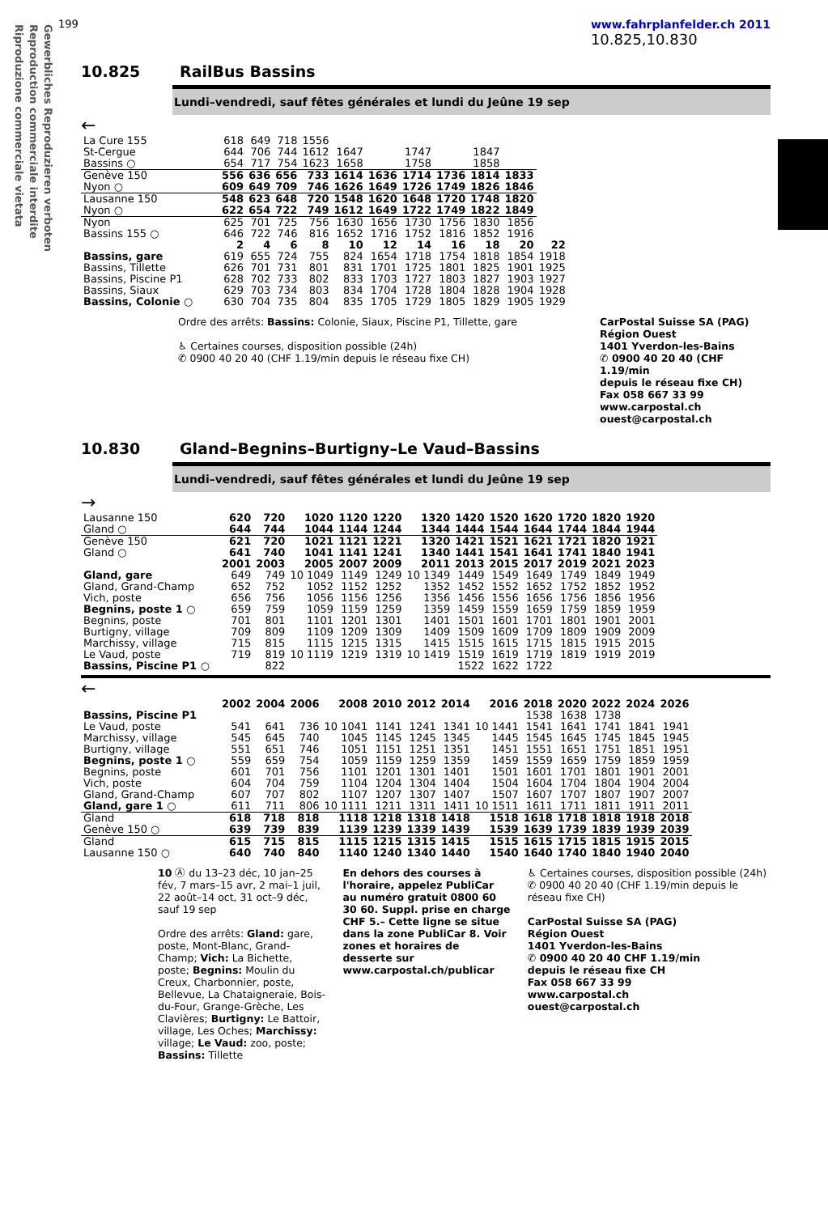Gewerbliches Reproduzieren verboten
Reproduction commerciale interdite
Riproduzione commerciale vietata
199 www.fahrplanfelder.ch 2011
10.825,10.830
10.825 RailBus Bassins
Lundi–vendredi, sauf fêtes générales et lundi du Jeûne 19 sep
←
| La Cure 155 | 618 | 649 | 718 | 1556 | | | | | | | |
| St-Cergue | 644 | 706 | 744 | 1612 | 1647 | | 1747 | | 1847 | | |
| Bassins ○ | 654 | 717 | 754 | 1623 | 1658 | | 1758 | | 1858 | | |
| Genève 150 | 556 | 636 | 656 | 733 | 1614 | 1636 | 1714 | 1736 | 1814 | 1833 | |
| Nyon ○ | 609 | 649 | 709 | 746 | 1626 | 1649 | 1726 | 1749 | 1826 | 1846 | |
| Lausanne 150 | 548 | 623 | 648 | 720 | 1548 | 1620 | 1648 | 1720 | 1748 | 1820 | |
| Nyon ○ | 622 | 654 | 722 | 749 | 1612 | 1649 | 1722 | 1749 | 1822 | 1849 | |
| Nyon | 625 | 701 | 725 | 756 | 1630 | 1656 | 1730 | 1756 | 1830 | 1856 | |
| Bassins 155 ○ | 646 | 722 | 746 | 816 | 1652 | 1716 | 1752 | 1816 | 1852 | 1916 | |
| | 2 | 4 | 6 | 8 | 10 | 12 | 14 | 16 | 18 | 20 | 22 |
| Bassins, gare | 619 | 655 | 724 | 755 | 824 | 1654 | 1718 | 1754 | 1818 | 1854 | 1918 |
| Bassins, Tillette | 626 | 701 | 731 | 801 | 831 | 1701 | 1725 | 1801 | 1825 | 1901 | 1925 |
| Bassins, Piscine P1 | 628 | 702 | 733 | 802 | 833 | 1703 | 1727 | 1803 | 1827 | 1903 | 1927 |
| Bassins, Siaux | 629 | 703 | 734 | 803 | 834 | 1704 | 1728 | 1804 | 1828 | 1904 | 1928 |
| Bassins, Colonie ○ | 630 | 704 | 735 | 804 | 835 | 1705 | 1729 | 1805 | 1829 | 1905 | 1929 |
Ordre des arrêts: Bassins: Colonie, Siaux, Piscine P1, Tillette, gare
♿ Certaines courses, disposition possible (24h)
✆ 0900 40 20 40 (CHF 1.19/min depuis le réseau fixe CH)
CarPostal Suisse SA (PAG)
Région Ouest
1401 Yverdon-les-Bains
✆ 0900 40 20 40 (CHF 1.19/min
depuis le réseau fixe CH)
Fax 058 667 33 99
www.carpostal.ch
ouest@carpostal.ch
10.830 Gland–Begnins–Burtigny–Le Vaud–Bassins
Lundi–vendredi, sauf fêtes générales et lundi du Jeûne 19 sep
→
| Lausanne 150 | 620 | 720 | 1020 | 1120 | 1220 | 1320 | 1420 | 1520 | 1620 | 1720 | 1820 | 1920 |
| Gland ○ | 644 | 744 | 1044 | 1144 | 1244 | 1344 | 1444 | 1544 | 1644 | 1744 | 1844 | 1944 |
| Genève 150 | 621 | 720 | 1021 | 1121 | 1221 | 1320 | 1421 | 1521 | 1621 | 1721 | 1820 | 1921 |
| Gland ○ | 641 | 740 | 1041 | 1141 | 1241 | 1340 | 1441 | 1541 | 1641 | 1741 | 1840 | 1941 |
| | 2001 | 2003 | 2005 | 2007 | 2009 | 2011 | 2013 | 2015 | 2017 | 2019 | 2021 | 2023 |
| Gland, gare | 649 | 749 | 10 1049 | 1149 | 1249 | 10 1349 | 1449 | 1549 | 1649 | 1749 | 1849 | 1949 |
| Gland, Grand-Champ | 652 | 752 | 1052 | 1152 | 1252 | 1352 | 1452 | 1552 | 1652 | 1752 | 1852 | 1952 |
| Vich, poste | 656 | 756 | 1056 | 1156 | 1256 | 1356 | 1456 | 1556 | 1656 | 1756 | 1856 | 1956 |
| Begnins, poste 1 ○ | 659 | 759 | 1059 | 1159 | 1259 | 1359 | 1459 | 1559 | 1659 | 1759 | 1859 | 1959 |
| Begnins, poste | 701 | 801 | 1101 | 1201 | 1301 | 1401 | 1501 | 1601 | 1701 | 1801 | 1901 | 2001 |
| Burtigny, village | 709 | 809 | 1109 | 1209 | 1309 | 1409 | 1509 | 1609 | 1709 | 1809 | 1909 | 2009 |
| Marchissy, village | 715 | 815 | 1115 | 1215 | 1315 | 1415 | 1515 | 1615 | 1715 | 1815 | 1915 | 2015 |
| Le Vaud, poste | 719 | 819 | 10 1119 | 1219 | 1319 | 10 1419 | 1519 | 1619 | 1719 | 1819 | 1919 | 2019 |
| Bassins, Piscine P1 ○ | | 822 | | | | | 1522 | 1622 | 1722 | | | |
←
| | 2002 | 2004 | 2006 | 2008 | 2010 | 2012 | 2014 | 2016 | 2018 | 2020 | 2022 | 2024 | 2026 |
| --- | --- | --- | --- | --- | --- | --- | --- | --- | --- | --- | --- | --- | --- |
| Bassins, Piscine P1 | | | | | | | | | 1538 | 1638 | 1738 | | |
| Le Vaud, poste | 541 | 641 | 736 | 10 1041 | 1141 | 1241 | 1341 | 10 1441 | 1541 | 1641 | 1741 | 1841 | 1941 |
| Marchissy, village | 545 | 645 | 740 | 1045 | 1145 | 1245 | 1345 | 1445 | 1545 | 1645 | 1745 | 1845 | 1945 |
| Burtigny, village | 551 | 651 | 746 | 1051 | 1151 | 1251 | 1351 | 1451 | 1551 | 1651 | 1751 | 1851 | 1951 |
| Begnins, poste 1 ○ | 559 | 659 | 754 | 1059 | 1159 | 1259 | 1359 | 1459 | 1559 | 1659 | 1759 | 1859 | 1959 |
| Begnins, poste | 601 | 701 | 756 | 1101 | 1201 | 1301 | 1401 | 1501 | 1601 | 1701 | 1801 | 1901 | 2001 |
| Vich, poste | 604 | 704 | 759 | 1104 | 1204 | 1304 | 1404 | 1504 | 1604 | 1704 | 1804 | 1904 | 2004 |
| Gland, Grand-Champ | 607 | 707 | 802 | 1107 | 1207 | 1307 | 1407 | 1507 | 1607 | 1707 | 1807 | 1907 | 2007 |
| Gland, gare 1 ○ | 611 | 711 | 806 | 10 1111 | 1211 | 1311 | 1411 | 10 1511 | 1611 | 1711 | 1811 | 1911 | 2011 |
| Gland | 618 | 718 | 818 | 1118 | 1218 | 1318 | 1418 | 1518 | 1618 | 1718 | 1818 | 1918 | 2018 |
| Genève 150 ○ | 639 | 739 | 839 | 1139 | 1239 | 1339 | 1439 | 1539 | 1639 | 1739 | 1839 | 1939 | 2039 |
| Gland | 615 | 715 | 815 | 1115 | 1215 | 1315 | 1415 | 1515 | 1615 | 1715 | 1815 | 1915 | 2015 |
| Lausanne 150 ○ | 640 | 740 | 840 | 1140 | 1240 | 1340 | 1440 | 1540 | 1640 | 1740 | 1840 | 1940 | 2040 |
10 Ⓐ du 13–23 déc, 10 jan–25 fév, 7 mars–15 avr, 2 mai–1 juil, 22 août–14 oct, 31 oct–9 déc, sauf 19 sep
Ordre des arrêts: Gland: gare, poste, Mont-Blanc, Grand-Champ; Vich: La Bichette, poste; Begnins: Moulin du Creux, Charbonnier, poste, Bellevue, La Chataigneraie, Bois-du-Four, Grange-Grèche, Les Clavières; Burtigny: Le Battoir, village, Les Oches; Marchissy: village; Le Vaud: zoo, poste; Bassins: Tillette
En dehors des courses à l'horaire, appelez PubliCar au numéro gratuit 0800 60 30 60. Suppl. prise en charge CHF 5.– Cette ligne se situe dans la zone PubliCar 8. Voir zones et horaires de desserte sur www.carpostal.ch/publicar
♿ Certaines courses, disposition possible (24h)
✆ 0900 40 20 40 (CHF 1.19/min depuis le réseau fixe CH)
CarPostal Suisse SA (PAG)
Région Ouest
1401 Yverdon-les-Bains
✆ 0900 40 20 40 CHF 1.19/min
depuis le réseau fixe CH
Fax 058 667 33 99
www.carpostal.ch
ouest@carpostal.ch